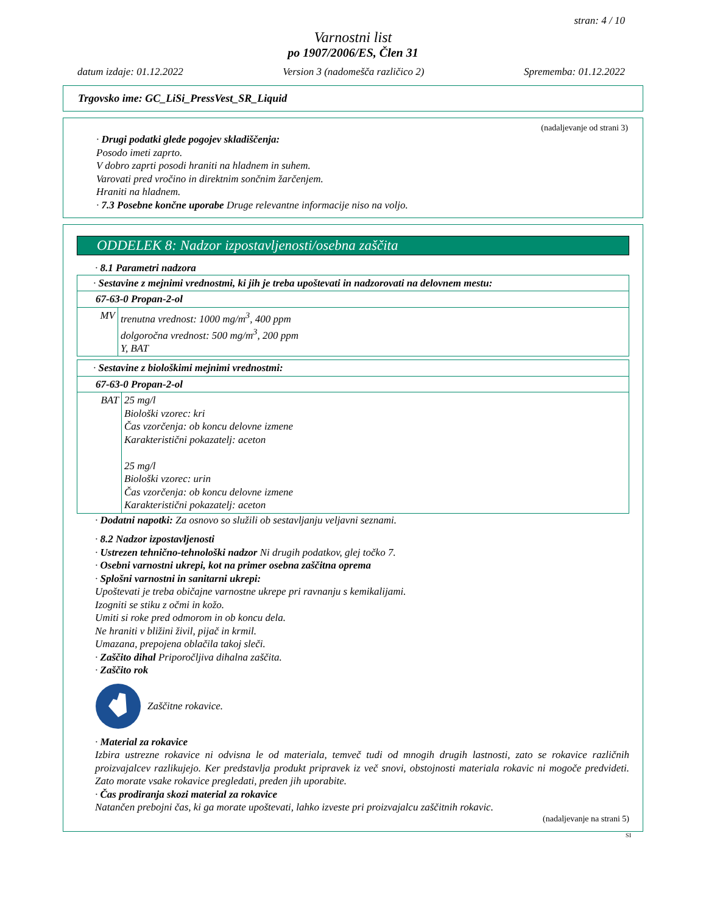stran: 4 / 10
Varnostni list
po 1907/2006/ES, Člen 31
datum izdaje: 01.12.2022 Version 3 (nadomešča različico 2) Sprememba: 01.12.2022
Trgovsko ime: GC_LiSi_PressVest_SR_Liquid
(nadaljevanje od strani 3)
· Drugi podatki glede pogojev skladiščenja:
Posodo imeti zaprto.
V dobro zaprti posodi hraniti na hladnem in suhem.
Varovati pred vročino in direktnim sončnim žarčenjem.
Hraniti na hladnem.
· 7.3 Posebne končne uporabe Druge relevantne informacije niso na voljo.
ODDELEK 8: Nadzor izpostavljenosti/osebna zaščita
· 8.1 Parametri nadzora
| · Sestavine z mejnimi vrednostmi, ki jih je treba upoštevati in nadzorovati na delovnem mestu: | |
| 67-63-0 Propan-2-ol | |
| MV | trenutna vrednost: 1000 mg/m<sup>3</sup>, 400 ppm dolgoročna vrednost: 500 mg/m<sup>3</sup>, 200 ppm Y, BAT |
| · Sestavine z biološkimi mejnimi vrednostmi: | |
| 67-63-0 Propan-2-ol | |
| BAT | 25 mg/l Biološki vzorec: kri Čas vzorčenja: ob koncu delovne izmene Karakteristični pokazatelj: aceton 25 mg/l Biološki vzorec: urin Čas vzorčenja: ob koncu delovne izmene Karakteristični pokazatelj: aceton |
· Dodatni napotki: Za osnovo so služili ob sestavljanju veljavni seznami.
· 8.2 Nadzor izpostavljenosti
· Ustrezen tehnično-tehnološki nadzor Ni drugih podatkov, glej točko 7.
· Osebni varnostni ukrepi, kot na primer osebna zaščitna oprema
· Splošni varnostni in sanitarni ukrepi:
Upoštevati je treba običajne varnostne ukrepe pri ravnanju s kemikalijami.
Izogniti se stiku z očmi in kožo.
Umiti si roke pred odmorom in ob koncu dela.
Ne hraniti v bližini živil, pijač in krmil.
Umazana, prepojena oblačila takoj sleči.
· Zaščito dihal Priporočljiva dihalna zaščita.
· Zaščito rok
Zaščitne rokavice.
· Material za rokavice
Izbira ustrezne rokavice ni odvisna le od materiala, temveč tudi od mnogih drugih lastnosti, zato se rokavice različnih proizvajalcev razlikujejo. Ker predstavlja produkt pripravek iz več snovi, obstojnosti materiala rokavic ni mogoče predvideti. Zato morate vsake rokavice pregledati, preden jih uporabite.
· Čas prodiranja skozi material za rokavice
Natančen prebojni čas, ki ga morate upoštevati, lahko izveste pri proizvajalcu zaščitnih rokavic.
(nadaljevanje na strani 5)
SI